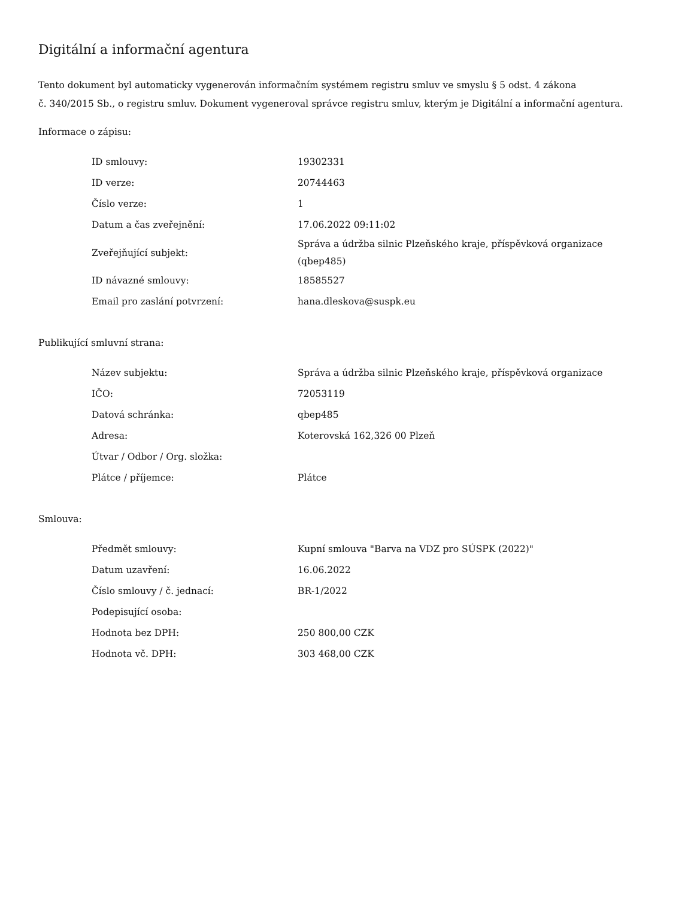Digitální a informační agentura
Tento dokument byl automaticky vygenerován informačním systémem registru smluv ve smyslu § 5 odst. 4 zákona
č. 340/2015 Sb., o registru smluv. Dokument vygeneroval správce registru smluv, kterým je Digitální a informační agentura.
Informace o zápisu:
| ID smlouvy: | 19302331 |
| ID verze: | 20744463 |
| Číslo verze: | 1 |
| Datum a čas zveřejnění: | 17.06.2022 09:11:02 |
| Zveřejňující subjekt: | Správa a údržba silnic Plzeňského kraje, příspěvková organizace (qbep485) |
| ID návazné smlouvy: | 18585527 |
| Email pro zaslání potvrzení: | hana.dleskova@suspk.eu |
Publikující smluvní strana:
| Název subjektu: | Správa a údržba silnic Plzeňského kraje, příspěvková organizace |
| IČO: | 72053119 |
| Datová schránka: | qbep485 |
| Adresa: | Koterovská 162,326 00 Plzeň |
| Útvar / Odbor / Org. složka: | |
| Plátce / příjemce: | Plátce |
Smlouva:
| Předmět smlouvy: | Kupní smlouva "Barva na VDZ pro SÚSPK (2022)" |
| Datum uzavření: | 16.06.2022 |
| Číslo smlouvy / č. jednací: | BR-1/2022 |
| Podepisující osoba: | |
| Hodnota bez DPH: | 250 800,00 CZK |
| Hodnota vč. DPH: | 303 468,00 CZK |